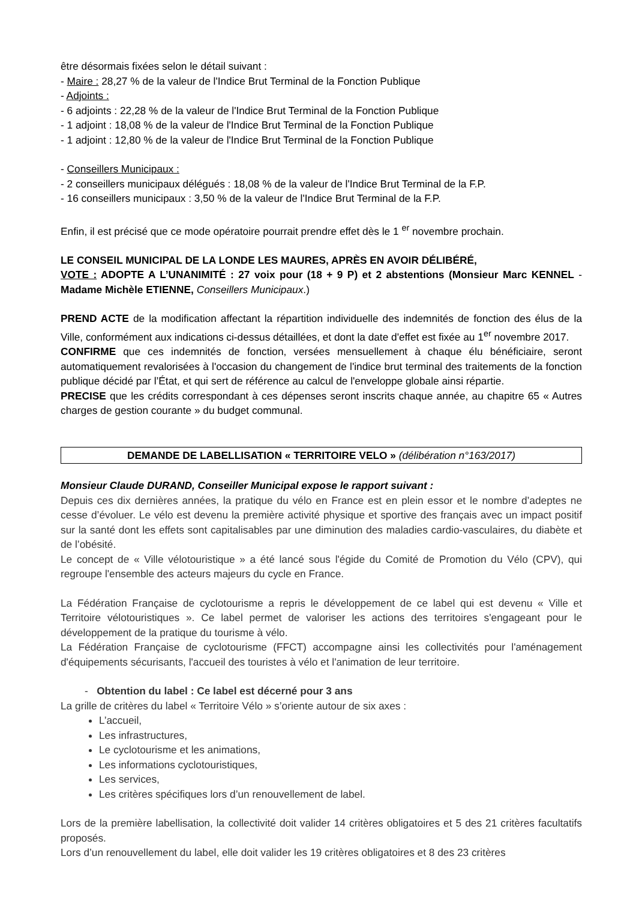être désormais fixées selon le détail suivant :
- Maire : 28,27 % de la valeur de l'Indice Brut Terminal de la Fonction Publique
- Adjoints :
- 6 adjoints : 22,28 % de la valeur de l'Indice Brut Terminal de la Fonction Publique
- 1 adjoint : 18,08 % de la valeur de l'Indice Brut Terminal de la Fonction Publique
- 1 adjoint : 12,80 % de la valeur de l'Indice Brut Terminal de la Fonction Publique
- Conseillers Municipaux :
- 2 conseillers municipaux délégués : 18,08 % de la valeur de l'Indice Brut Terminal de la F.P.
- 16 conseillers municipaux : 3,50 % de la valeur de l'Indice Brut Terminal de la F.P.
Enfin, il est précisé que ce mode opératoire pourrait prendre effet dès le 1 <sup>er</sup> novembre prochain.
LE CONSEIL MUNICIPAL DE LA LONDE LES MAURES, APRÈS EN AVOIR DÉLIBÉRÉ,
VOTE : ADOPTE A L’UNANIMITÉ : 27 voix pour (18 + 9 P) et 2 abstentions (Monsieur Marc KENNEL - Madame Michèle ETIENNE, Conseillers Municipaux.)
PREND ACTE de la modification affectant la répartition individuelle des indemnités de fonction des élus de la Ville, conformément aux indications ci-dessus détaillées, et dont la date d'effet est fixée au 1<sup>er</sup> novembre 2017.
CONFIRME que ces indemnités de fonction, versées mensuellement à chaque élu bénéficiaire, seront automatiquement revalorisées à l'occasion du changement de l'indice brut terminal des traitements de la fonction publique décidé par l’État, et qui sert de référence au calcul de l'enveloppe globale ainsi répartie.
PRECISE que les crédits correspondant à ces dépenses seront inscrits chaque année, au chapitre 65 « Autres charges de gestion courante » du budget communal.
DEMANDE DE LABELLISATION « TERRITOIRE VELO » (délibération n°163/2017)
Monsieur Claude DURAND, Conseiller Municipal expose le rapport suivant :
Depuis ces dix dernières années, la pratique du vélo en France est en plein essor et le nombre d’adeptes ne cesse d’évoluer. Le vélo est devenu la première activité physique et sportive des français avec un impact positif sur la santé dont les effets sont capitalisables par une diminution des maladies cardio-vasculaires, du diabète et de l’obésité.
Le concept de « Ville vélotouristique » a été lancé sous l'égide du Comité de Promotion du Vélo (CPV), qui regroupe l'ensemble des acteurs majeurs du cycle en France.
La Fédération Française de cyclotourisme a repris le développement de ce label qui est devenu « Ville et Territoire vélotouristiques ». Ce label permet de valoriser les actions des territoires s'engageant pour le développement de la pratique du tourisme à vélo.
La Fédération Française de cyclotourisme (FFCT) accompagne ainsi les collectivités pour l'aménagement d'équipements sécurisants, l'accueil des touristes à vélo et l'animation de leur territoire.
- Obtention du label : Ce label est décerné pour 3 ans
La grille de critères du label « Territoire Vélo » s’oriente autour de six axes :
L’accueil,
Les infrastructures,
Le cyclotourisme et les animations,
Les informations cyclotouristiques,
Les services,
Les critères spécifiques lors d’un renouvellement de label.
Lors de la première labellisation, la collectivité doit valider 14 critères obligatoires et 5 des 21 critères facultatifs proposés.
Lors d’un renouvellement du label, elle doit valider les 19 critères obligatoires et 8 des 23 critères